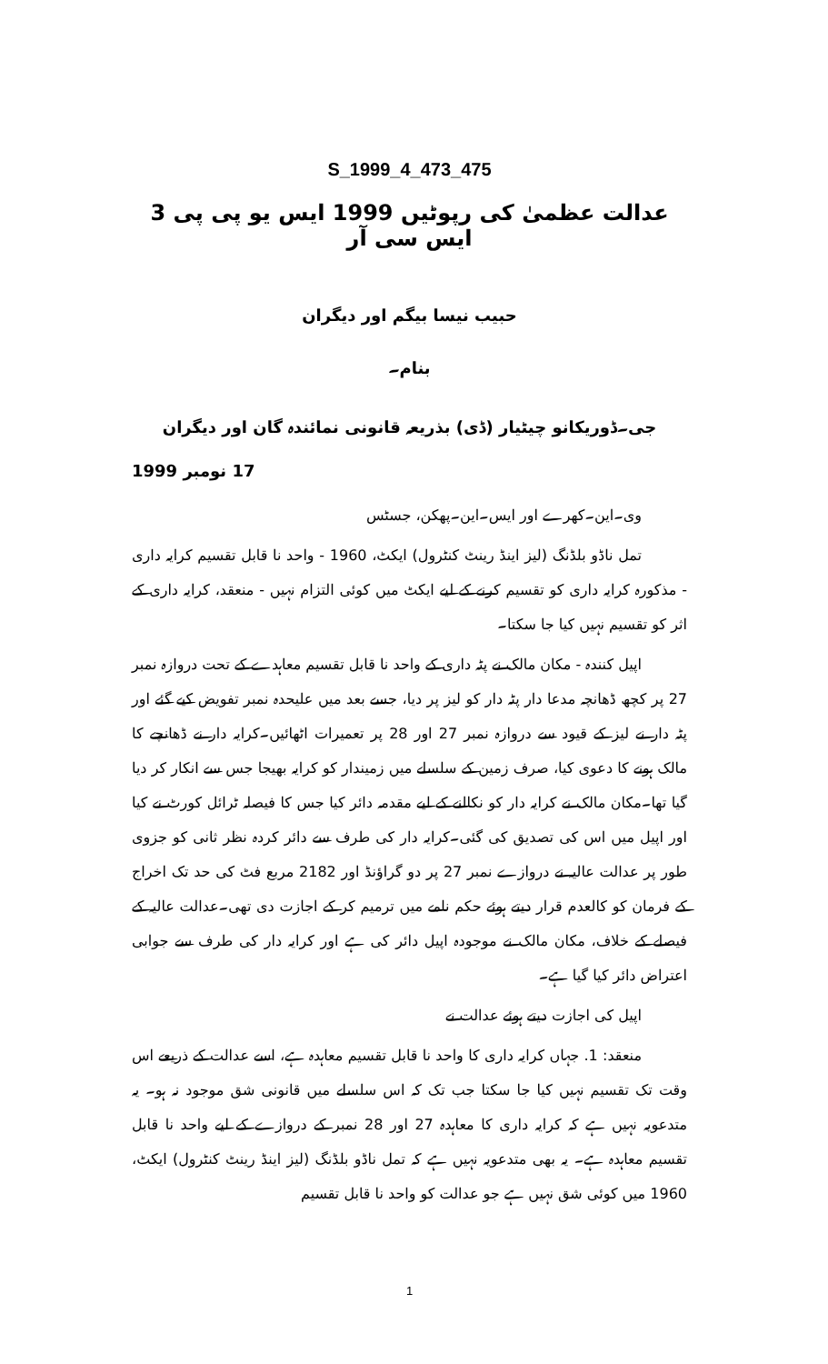S_1999_4_473_475
عدالت عظمیٰ کی رپوٹیں 1999 ایس یو پی پی 3 ایس سی آر
حبیب نیسا بیگم اور دیگران
بنام۔
جی۔ڈوریکانو چیٹیار (ڈی) بذریعہ قانونی نمائندہ گان اور دیگران
17 نومبر 1999
وی۔این۔کھرے اور ایس۔این۔پھکن، جسٹس
تمل ناڈو بلڈنگ (لیز اینڈ رینٹ کنٹرول) ایکٹ، 1960 - واحد نا قابل تقسیم کرایہ داری - مذکورہ کرایہ داری کو تقسیم کرنے کے لیے ایکٹ میں کوئی التزام نہیں - منعقد، کرایہ داری کے اثر کو تقسیم نہیں کیا جا سکتا۔
اپیل کنندہ - مکان مالک نے پٹہ داری کے واحد نا قابل تقسیم معاہدے کے تحت دروازہ نمبر 27 پر کچھ ڈھانچہ مدعا دار پٹہ دار کو لیز پر دیا، جسے بعد میں علیحدہ نمبر تفویض کیے گئے اور پٹہ دار نے لیز کے قیود سے دروازہ نمبر 27 اور 28 پر تعمیرات اٹھائیں۔کرایہ دار نے ڈھانچے کا مالک ہونے کا دعوی کیا، صرف زمین کے سلسلے میں زمیندار کو کرایہ بھیجا جس سے انکار کر دیا گیا تھا۔مکان مالک نے کرایہ دار کو نکالنے کے لیے مقدمہ دائر کیا جس کا فیصلہ ٹرائل کورٹ نے کیا اور اپیل میں اس کی تصدیق کی گئی۔کرایہ دار کی طرف سے دائر کردہ نظر ثانی کو جزوی طور پر عدالت عالیہ نے دروازے نمبر 27 پر دو گراؤنڈ اور 2182 مربع فٹ کی حد تک اخراج کے فرمان کو کالعدم قرار دیتے ہوئے حکم نامے میں ترمیم کر کے اجازت دی تھی۔عدالت عالیہ کے فیصلے کے خلاف، مکان مالک نے موجودہ اپیل دائر کی ہے اور کرایہ دار کی طرف سے جوابی اعتراض دائر کیا گیا ہے۔
اپیل کی اجازت دیتے ہوئے عدالت نے
منعقد: 1. جہاں کرایہ داری کا واحد نا قابل تقسیم معاہدہ ہے، اسے عدالت کے ذریعے اس وقت تک تقسیم نہیں کیا جا سکتا جب تک کہ اس سلسلے میں قانونی شق موجود نہ ہو۔ یہ متدعویہ نہیں ہے کہ کرایہ داری کا معاہدہ 27 اور 28 نمبر کے دروازے کے لیے واحد نا قابل تقسیم معاہدہ ہے۔ یہ بھی متدعویہ نہیں ہے کہ تمل ناڈو بلڈنگ (لیز اینڈ رینٹ کنٹرول) ایکٹ، 1960 میں کوئی شق نہیں ہے جو عدالت کو واحد نا قابل تقسیم
1